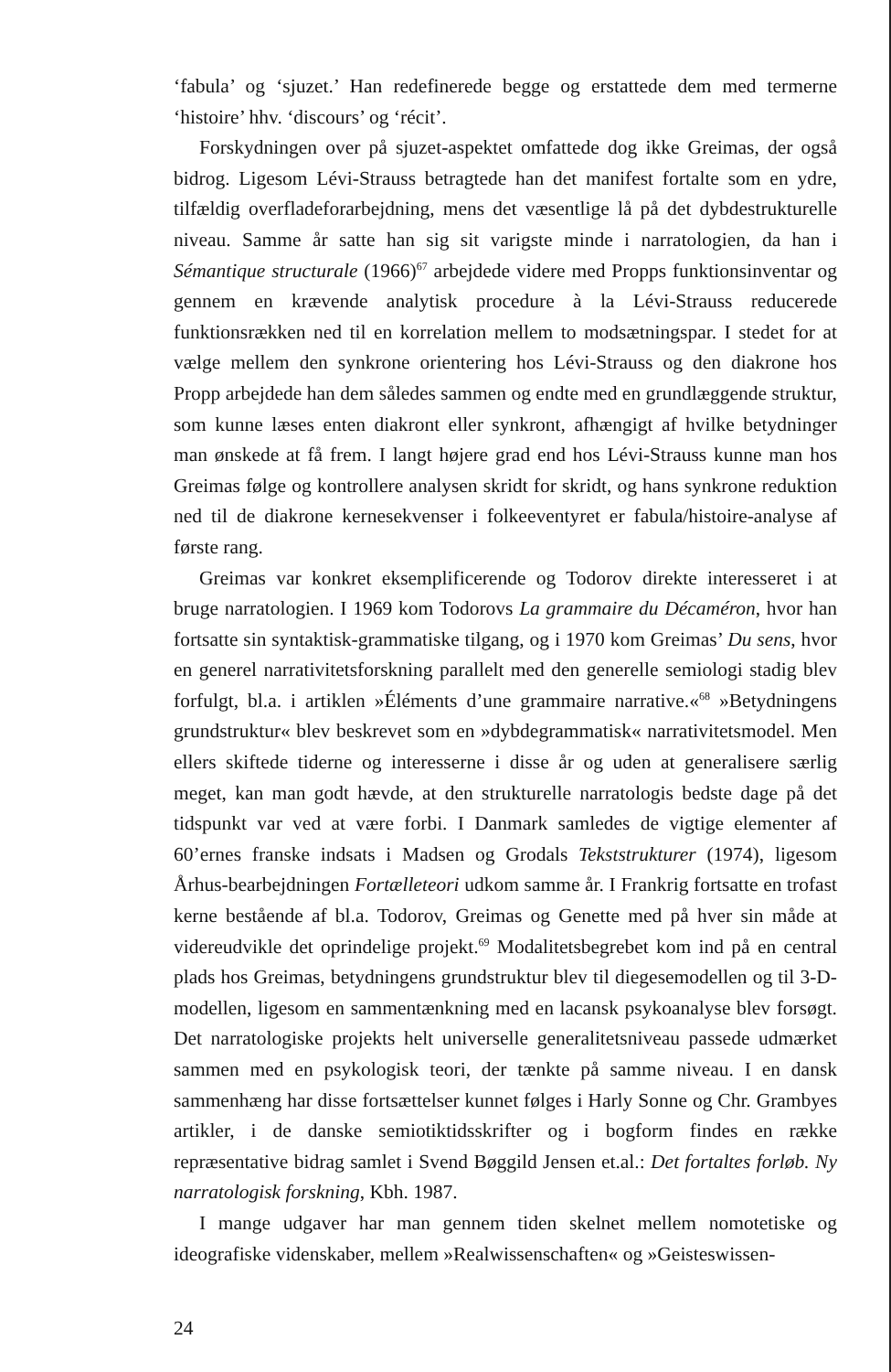‘fabula’ og ‘sjuzet.’ Han redefinerede begge og erstattede dem med termerne ‘histoire’ hhv. ‘discours’ og ‘récit’.
Forskydningen over på sjuzet-aspektet omfattede dog ikke Greimas, der også bidrog. Ligesom Lévi-Strauss betragtede han det manifest fortalte som en ydre, tilfældig overfladeforarbejdning, mens det væsentlige lå på det dybdestrukturelle niveau. Samme år satte han sig sit varigste minde i narratologien, da han i Sémantique structurale (1966)<sup>67</sup> arbejdede videre med Propps funktionsinventar og gennem en krævende analytisk procedure à la Lévi-Strauss reducerede funktionsrækken ned til en korrelation mellem to modsætningspar. I stedet for at vælge mellem den synkrone orientering hos Lévi-Strauss og den diakrone hos Propp arbejdede han dem således sammen og endte med en grundlæggende struktur, som kunne læses enten diakront eller synkront, afhængigt af hvilke betydninger man ønskede at få frem. I langt højere grad end hos Lévi-Strauss kunne man hos Greimas følge og kontrollere analysen skridt for skridt, og hans synkrone reduktion ned til de diakrone kernesekvenser i folkeeventyret er fabula/histoire-analyse af første rang.
Greimas var konkret eksemplificerende og Todorov direkte interesseret i at bruge narratologien. I 1969 kom Todorovs La grammaire du Décaméron, hvor han fortsatte sin syntaktisk-grammatiske tilgang, og i 1970 kom Greimas’ Du sens, hvor en generel narrativitetsforskning parallelt med den generelle semiologi stadig blev forfulgt, bl.a. i artiklen »Éléments d’une grammaire narrative.«<sup>68</sup> »Betydningens grundstruktur« blev beskrevet som en »dybdegrammatisk« narrativitetsmodel. Men ellers skiftede tiderne og interesserne i disse år og uden at generalisere særlig meget, kan man godt hævde, at den strukturelle narratologis bedste dage på det tidspunkt var ved at være forbi. I Danmark samledes de vigtige elementer af 60’ernes franske indsats i Madsen og Grodals Tekststrukturer (1974), ligesom Århus-bearbejdningen Fortælleteori udkom samme år. I Frankrig fortsatte en trofast kerne bestående af bl.a. Todorov, Greimas og Genette med på hver sin måde at videreudvikle det oprindelige projekt.<sup>69</sup> Modalitetsbegrebet kom ind på en central plads hos Greimas, betydningens grundstruktur blev til diegesemodellen og til 3-D-modellen, ligesom en sammentænkning med en lacansk psykoanalyse blev forsøgt. Det narratologiske projekts helt universelle generalitetsniveau passede udmærket sammen med en psykologisk teori, der tænkte på samme niveau. I en dansk sammenhæng har disse fortsættelser kunnet følges i Harly Sonne og Chr. Grambyes artikler, i de danske semiotiktidsskrifter og i bogform findes en række repræsentative bidrag samlet i Svend Bøggild Jensen et.al.: Det fortaltes forløb. Ny narratologisk forskning, Kbh. 1987.
I mange udgaver har man gennem tiden skelnet mellem nomotetiske og ideografiske videnskaber, mellem »Realwissenschaften« og »Geisteswissen-
24